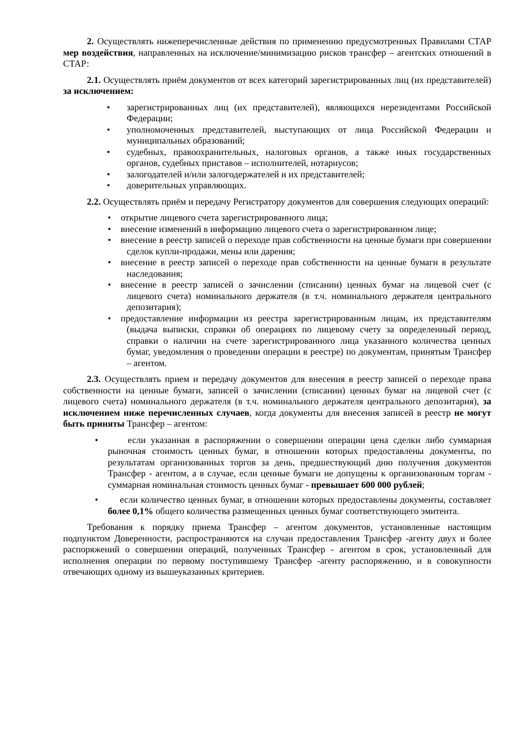2. Осуществлять нижеперечисленные действия по применению предусмотренных Правилами СТАР мер воздействия, направленных на исключение/минимизацию рисков трансфер – агентских отношений в СТАР:
2.1. Осуществлять приём документов от всех категорий зарегистрированных лиц (их представителей) за исключением:
• зарегистрированных лиц (их представителей), являющихся нерезидентами Российской Федерации;
• уполномоченных представителей, выступающих от лица Российской Федерации и муниципальных образований;
• судебных, правоохранительных, налоговых органов, а также иных государственных органов, судебных приставов – исполнителей, нотариусов;
• залогодателей и/или залогодержателей и их представителей;
• доверительных управляющих.
2.2. Осуществлять приём и передачу Регистратору документов для совершения следующих операций:
• открытие лицевого счета зарегистрированного лица;
• внесение изменений в информацию лицевого счета о зарегистрированном лице;
• внесение в реестр записей о переходе прав собственности на ценные бумаги при совершении сделок купли-продажи, мены или дарения;
• внесение в реестр записей о переходе прав собственности на ценные бумаги в результате наследования;
• внесение в реестр записей о зачислении (списании) ценных бумаг на лицевой счет (с лицевого счета) номинального держателя (в т.ч. номинального держателя центрального депозитария);
• предоставление информации из реестра зарегистрированным лицам, их представителям (выдача выписки, справки об операциях по лицевому счету за определенный период, справки о наличии на счете зарегистрированного лица указанного количества ценных бумаг, уведомления о проведении операции в реестре) по документам, принятым Трансфер – агентом.
2.3. Осуществлять прием и передачу документов для внесения в реестр записей о переходе права собственности на ценные бумаги, записей о зачислении (списании) ценных бумаг на лицевой счет (с лицевого счета) номинального держателя (в т.ч. номинального держателя центрального депозитария), за исключением ниже перечисленных случаев, когда документы для внесения записей в реестр не могут быть приняты Трансфер – агентом:
• если указанная в распоряжении о совершении операции цена сделки либо суммарная рыночная стоимость ценных бумаг, в отношении которых предоставлены документы, по результатам организованных торгов за день, предшествующий дню получения документов Трансфер - агентом, а в случае, если ценные бумаги не допущены к организованным торгам - суммарная номинальная стоимость ценных бумаг - превышает 600 000 рублей;
• если количество ценных бумаг, в отношении которых предоставлены документы, составляет более 0,1% общего количества размещенных ценных бумаг соответствующего эмитента.
Требования к порядку приема Трансфер – агентом документов, установленные настоящим подпунктом Доверенности, распространяются на случаи предоставления Трансфер -агенту двух и более распоряжений о совершении операций, полученных Трансфер - агентом в срок, установленный для исполнения операции по первому поступившему Трансфер -агенту распоряжению, и в совокупности отвечающих одному из вышеуказанных критериев.